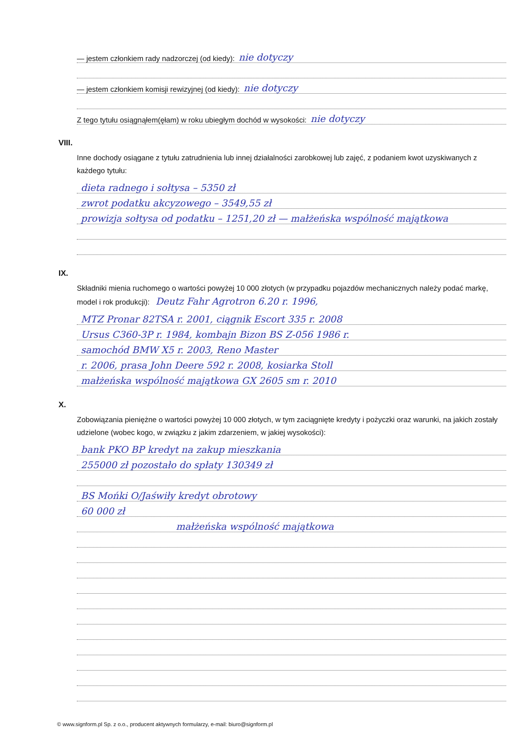— jestem członkiem rady nadzorczej (od kiedy): nie dotyczy
— jestem członkiem komisji rewizyjnej (od kiedy): nie dotyczy
Z tego tytułu osiągnąłem(ęłam) w roku ubiegłym dochód w wysokości: nie dotyczy
VIII.
Inne dochody osiągane z tytułu zatrudnienia lub innej działalności zarobkowej lub zajęć, z podaniem kwot uzyskiwanych z każdego tytułu:
dieta radnego i sołtysa – 5350 zł
zwrot podatku akcyzowego – 3549,55 zł
prowizja sołtysa od podatku – 1251,20 zł — małżeńska wspólność majątkowa
IX.
Składniki mienia ruchomego o wartości powyżej 10 000 złotych (w przypadku pojazdów mechanicznych należy podać markę, model i rok produkcji): Deutz Fahr Agrotron 6.20 r. 1996,
MTZ Pronar 82TSA r. 2001, ciągnik Escort 335 r. 2008
Ursus C360-3P r. 1984, kombajn Bizon BS Z-056 1986 r.
samochód BMW X5 r. 2003, Reno Master
r. 2006, prasa John Deere 592 r. 2008, kosiarka Stoll
małżeńska wspólność majątkowa GX 2605 sm r. 2010
X.
Zobowiązania pieniężne o wartości powyżej 10 000 złotych, w tym zaciągnięte kredyty i pożyczki oraz warunki, na jakich zostały udzielone (wobec kogo, w związku z jakim zdarzeniem, w jakiej wysokości):
bank PKO BP kredyt na zakup mieszkania
255000 zł pozostało do spłaty 130349 zł
BS Mońki O/Jaświły kredyt obrotowy
60 000 zł
małżeńska wspólność majątkowa
© www.signform.pl Sp. z o.o., producent aktywnych formularzy, e-mail: biuro@signform.pl